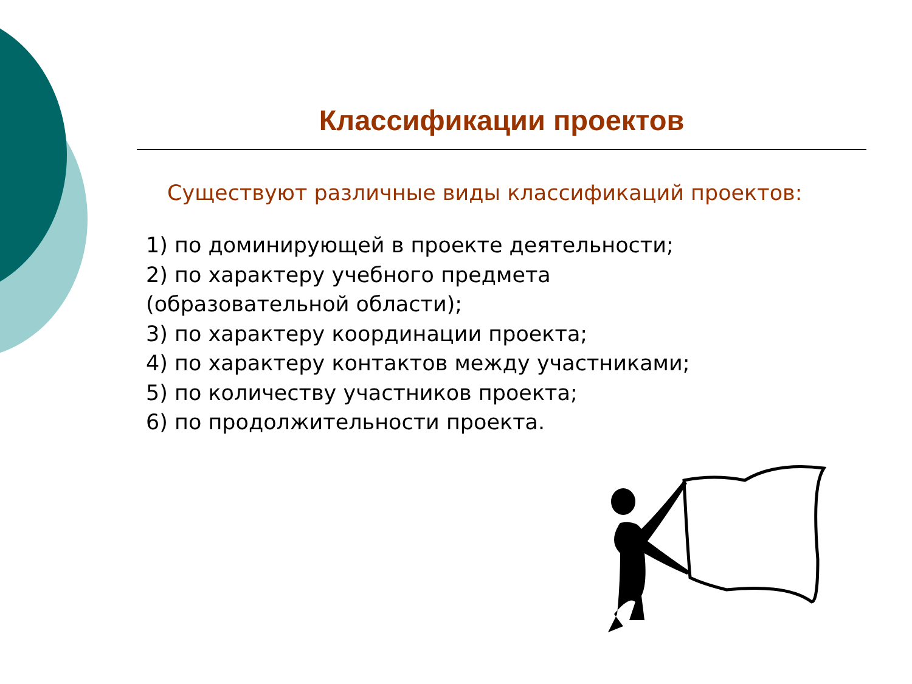Классификации проектов
Существуют различные виды классификаций проектов:
1) по доминирующей в проекте деятельности;
2) по характеру учебного предмета
(образовательной области);
3) по характеру координации проекта;
4) по характеру контактов между участниками;
5) по количеству участников проекта;
6) по продолжительности проекта.